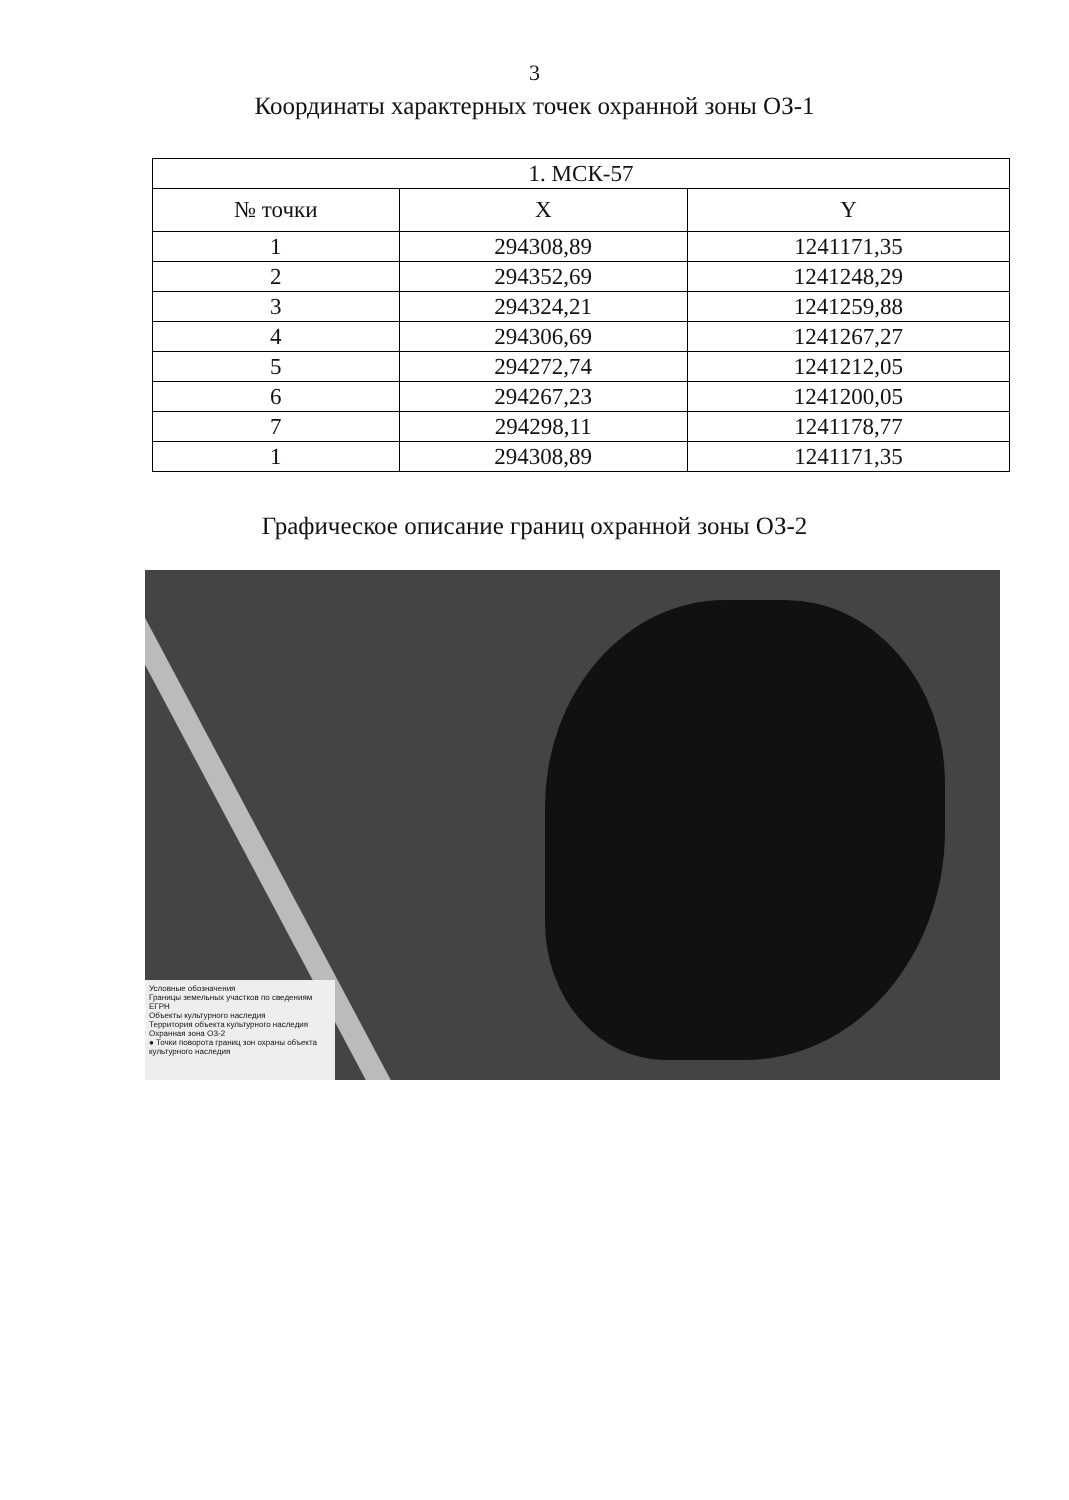3
Координаты характерных точек охранной зоны ОЗ-1
| 1. МСК-57 | | |
| --- | --- | --- |
| № точки | X | Y |
| 1 | 294308,89 | 1241171,35 |
| 2 | 294352,69 | 1241248,29 |
| 3 | 294324,21 | 1241259,88 |
| 4 | 294306,69 | 1241267,27 |
| 5 | 294272,74 | 1241212,05 |
| 6 | 294267,23 | 1241200,05 |
| 7 | 294298,11 | 1241178,77 |
| 1 | 294308,89 | 1241171,35 |
Графическое описание границ охранной зоны ОЗ-2
Условные обозначения
Границы земельных участков по сведениям ЕГРН
Объекты культурного наследия
Территория объекта культурного наследия
Охранная зона ОЗ-2
● Точки поворота границ зон охраны объекта культурного наследия